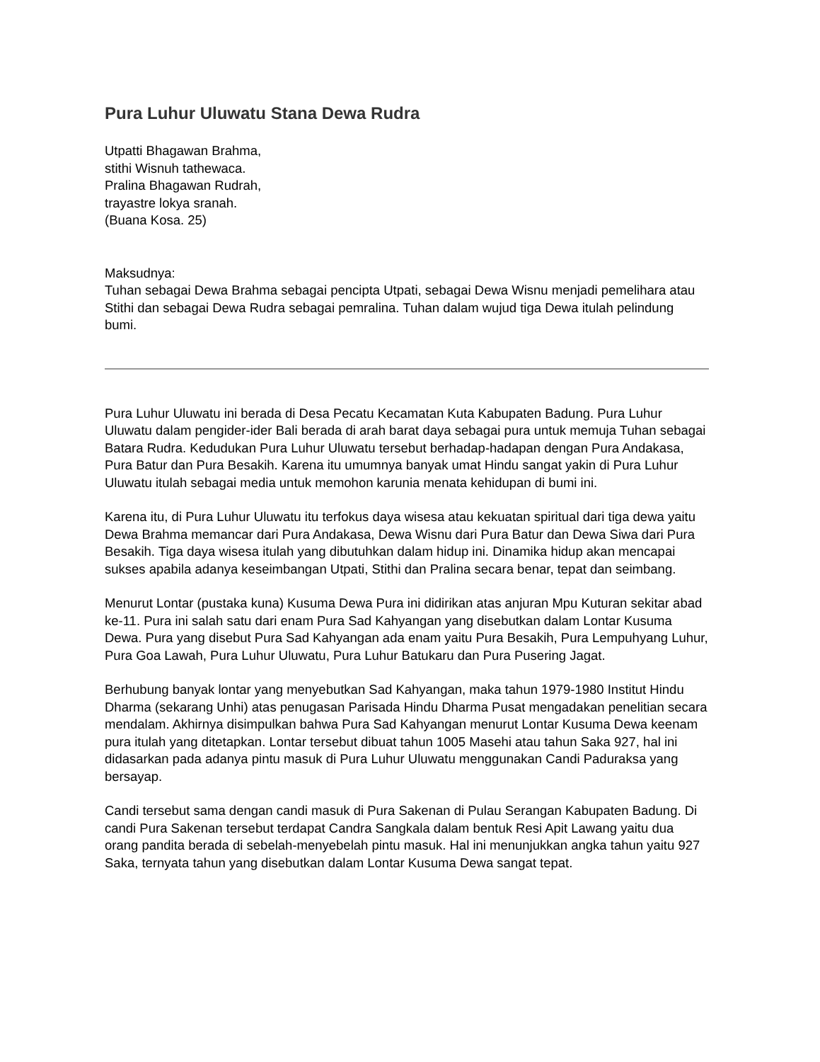Pura Luhur Uluwatu Stana Dewa Rudra
Utpatti Bhagawan Brahma,
stithi Wisnuh tathewaca.
Pralina Bhagawan Rudrah,
trayastre lokya sranah.
(Buana Kosa. 25)
Maksudnya:
Tuhan sebagai Dewa Brahma sebagai pencipta Utpati, sebagai Dewa Wisnu menjadi pemelihara atau Stithi dan sebagai Dewa Rudra sebagai pemralina. Tuhan dalam wujud tiga Dewa itulah pelindung bumi.
Pura Luhur Uluwatu ini berada di Desa Pecatu Kecamatan Kuta Kabupaten Badung. Pura Luhur Uluwatu dalam pengider-ider Bali berada di arah barat daya sebagai pura untuk memuja Tuhan sebagai Batara Rudra. Kedudukan Pura Luhur Uluwatu tersebut berhadap-hadapan dengan Pura Andakasa, Pura Batur dan Pura Besakih. Karena itu umumnya banyak umat Hindu sangat yakin di Pura Luhur Uluwatu itulah sebagai media untuk memohon karunia menata kehidupan di bumi ini.
Karena itu, di Pura Luhur Uluwatu itu terfokus daya wisesa atau kekuatan spiritual dari tiga dewa yaitu Dewa Brahma memancar dari Pura Andakasa, Dewa Wisnu dari Pura Batur dan Dewa Siwa dari Pura Besakih. Tiga daya wisesa itulah yang dibutuhkan dalam hidup ini. Dinamika hidup akan mencapai sukses apabila adanya keseimbangan Utpati, Stithi dan Pralina secara benar, tepat dan seimbang.
Menurut Lontar (pustaka kuna) Kusuma Dewa Pura ini didirikan atas anjuran Mpu Kuturan sekitar abad ke-11. Pura ini salah satu dari enam Pura Sad Kahyangan yang disebutkan dalam Lontar Kusuma Dewa. Pura yang disebut Pura Sad Kahyangan ada enam yaitu Pura Besakih, Pura Lempuhyang Luhur, Pura Goa Lawah, Pura Luhur Uluwatu, Pura Luhur Batukaru dan Pura Pusering Jagat.
Berhubung banyak lontar yang menyebutkan Sad Kahyangan, maka tahun 1979-1980 Institut Hindu Dharma (sekarang Unhi) atas penugasan Parisada Hindu Dharma Pusat mengadakan penelitian secara mendalam. Akhirnya disimpulkan bahwa Pura Sad Kahyangan menurut Lontar Kusuma Dewa keenam pura itulah yang ditetapkan. Lontar tersebut dibuat tahun 1005 Masehi atau tahun Saka 927, hal ini didasarkan pada adanya pintu masuk di Pura Luhur Uluwatu menggunakan Candi Paduraksa yang bersayap.
Candi tersebut sama dengan candi masuk di Pura Sakenan di Pulau Serangan Kabupaten Badung. Di candi Pura Sakenan tersebut terdapat Candra Sangkala dalam bentuk Resi Apit Lawang yaitu dua orang pandita berada di sebelah-menyebelah pintu masuk. Hal ini menunjukkan angka tahun yaitu 927 Saka, ternyata tahun yang disebutkan dalam Lontar Kusuma Dewa sangat tepat.